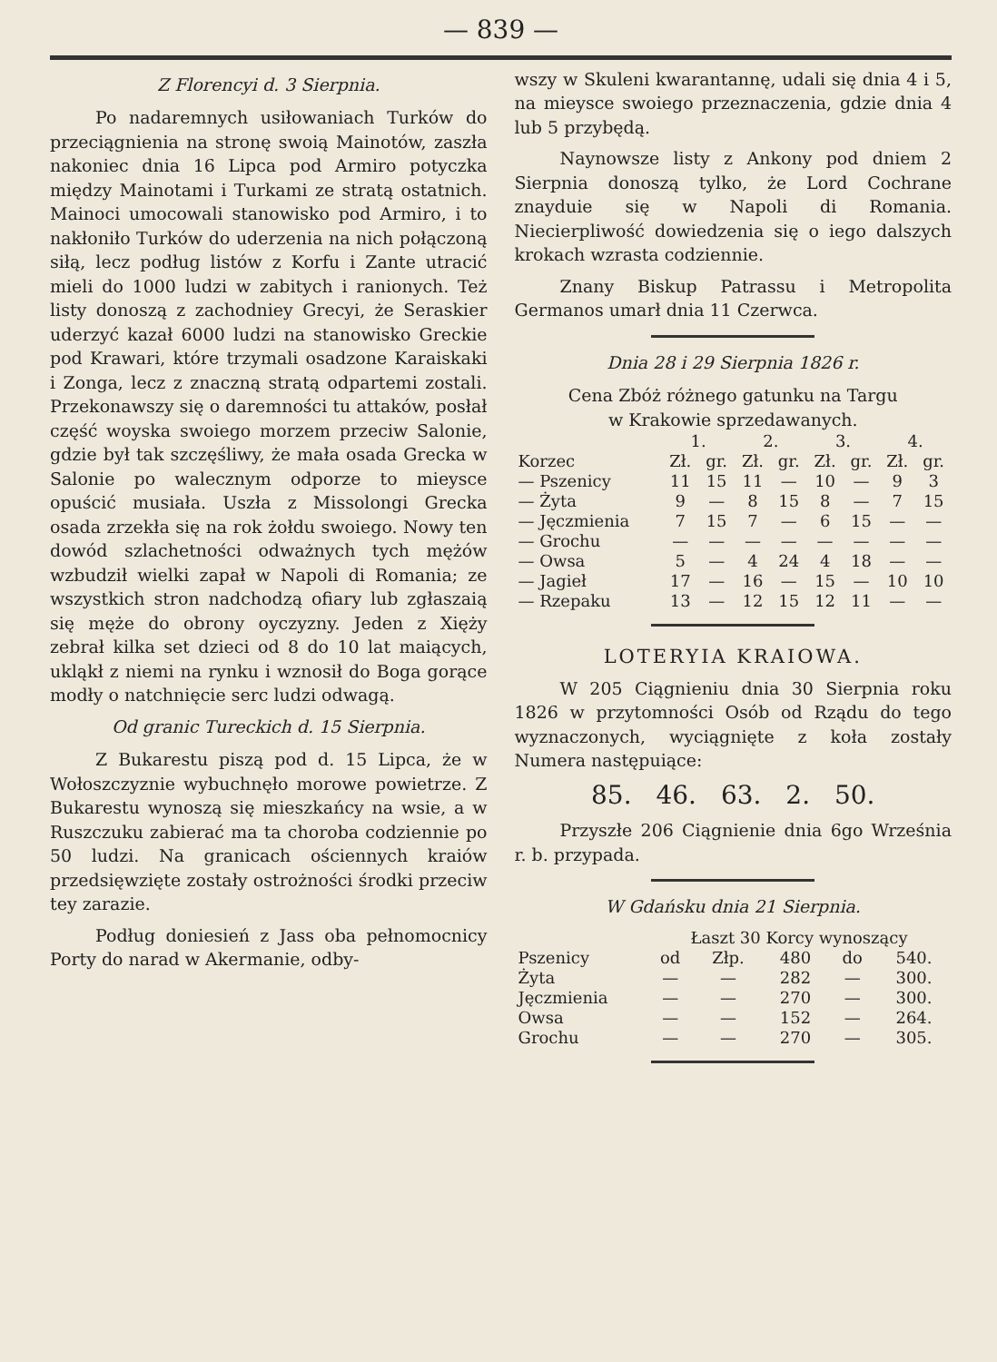— 839 —
Z Florencyi d. 3 Sierpnia.
Po nadaremnych usiłowaniach Turków do przeciągnienia na stronę swoią Mainotów, zaszła nakoniec dnia 16 Lipca pod Armiro potyczka między Mainotami i Turkami ze stratą ostatnich. Mainoci umocowali stanowisko pod Armiro, i to nakłoniło Turków do uderzenia na nich połączoną siłą, lecz podług listów z Korfu i Zante utracić mieli do 1000 ludzi w zabitych i ranionych. Też listy donoszą z zachodniey Grecyi, że Seraskier uderzyć kazał 6000 ludzi na stanowisko Greckie pod Krawari, które trzymali osadzone Karaiskaki i Zonga, lecz z znaczną stratą odpartemi zostali. Przekonawszy się o daremności tu attaków, posłał część woyska swoiego morzem przeciw Salonie, gdzie był tak szczęśliwy, że mała osada Grecka w Salonie po walecznym odporze to mieysce opuścić musiała. Uszła z Missolongi Grecka osada zrzekła się na rok żołdu swoiego. Nowy ten dowód szlachetności odważnych tych mężów wzbudził wielki zapał w Napoli di Romania; ze wszystkich stron nadchodzą ofiary lub zgłaszaią się męże do obrony oyczyzny. Jeden z Xięży zebrał kilka set dzieci od 8 do 10 lat maiących, ukląkł z niemi na rynku i wznosił do Boga gorące modły o natchnięcie serc ludzi odwagą.
Od granic Tureckich d. 15 Sierpnia.
Z Bukarestu piszą pod d. 15 Lipca, że w Wołoszczyznie wybuchnęło morowe powietrze. Z Bukarestu wynoszą się mieszkańcy na wsie, a w Ruszczuku zabierać ma ta choroba codziennie po 50 ludzi. Na granicach ościennych kraiów przedsięwzięte zostały ostrożności środki przeciw tey zarazie.
Podług doniesień z Jass oba pełnomocnicy Porty do narad w Akermanie, odby-
wszy w Skuleni kwarantannę, udali się dnia 4 i 5, na mieysce swoiego przeznaczenia, gdzie dnia 4 lub 5 przybędą.
Naynowsze listy z Ankony pod dniem 2 Sierpnia donoszą tylko, że Lord Cochrane znayduie się w Napoli di Romania. Niecierpliwość dowiedzenia się o iego dalszych krokach wzrasta codziennie.
Znany Biskup Patrassu i Metropolita Germanos umarł dnia 11 Czerwca.
Dnia 28 i 29 Sierpnia 1826 r.
Cena Zbóż różnego gatunku na Targu
w Krakowie sprzedawanych.
| | 1. | | 2. | | 3. | | 4. | |
| --- | --- | --- | --- | --- | --- | --- | --- | --- |
| Korzec | Zł. | gr. | Zł. | gr. | Zł. | gr. | Zł. | gr. |
| — Pszenicy | 11 | 15 | 11 | — | 10 | — | 9 | 3 |
| — Żyta | 9 | — | 8 | 15 | 8 | — | 7 | 15 |
| — Jęczmienia | 7 | 15 | 7 | — | 6 | 15 | — | — |
| — Grochu | — | — | — | — | — | — | — | — |
| — Owsa | 5 | — | 4 | 24 | 4 | 18 | — | — |
| — Jagieł | 17 | — | 16 | — | 15 | — | 10 | 10 |
| — Rzepaku | 13 | — | 12 | 15 | 12 | 11 | — | — |
LOTERYIA KRAIOWA.
W 205 Ciągnieniu dnia 30 Sierpnia roku 1826 w przytomności Osób od Rządu do tego wyznaczonych, wyciągnięte z koła zostały Numera następuiące:
85. 46. 63. 2. 50.
Przyszłe 206 Ciągnienie dnia 6go Września r. b. przypada.
W Gdańsku dnia 21 Sierpnia.
| | Łaszt 30 Korcy wynoszący | | | | |
| --- | --- | --- | --- | --- | --- |
| Pszenicy | od | Złp. | 480 | do | 540. |
| Żyta | — | — | 282 | — | 300. |
| Jęczmienia | — | — | 270 | — | 300. |
| Owsa | — | — | 152 | — | 264. |
| Grochu | — | — | 270 | — | 305. |